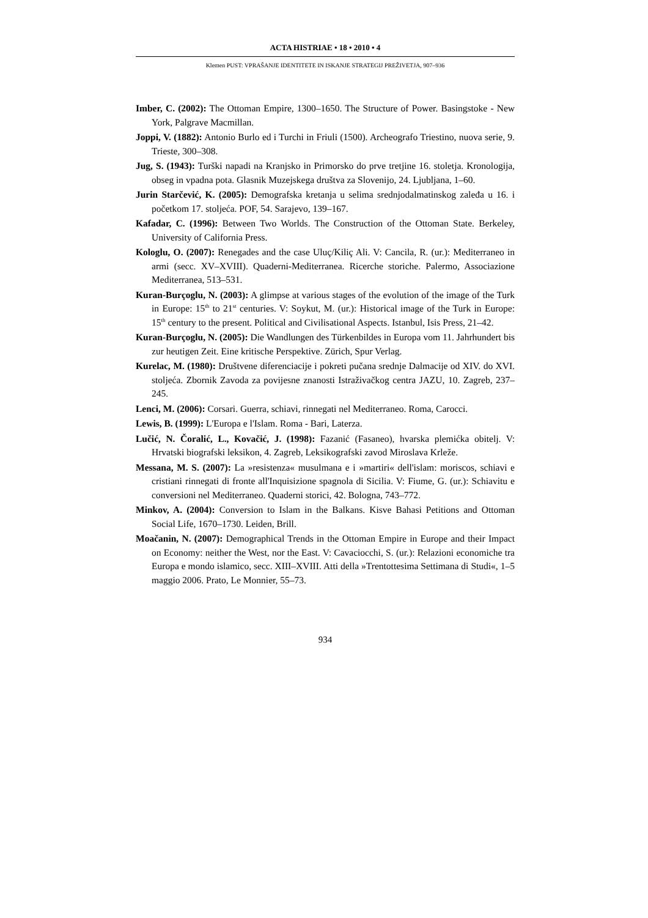ACTA HISTRIAE • 18 • 2010 • 4
Klemen PUST: VPRAŠANJE IDENTITETE IN ISKANJE STRATEGIJ PREŽIVETJA, 907–936
Imber, C. (2002): The Ottoman Empire, 1300–1650. The Structure of Power. Basingstoke - New York, Palgrave Macmillan.
Joppi, V. (1882): Antonio Burlo ed i Turchi in Friuli (1500). Archeografo Triestino, nuova serie, 9. Trieste, 300–308.
Jug, S. (1943): Turški napadi na Kranjsko in Primorsko do prve tretjine 16. stoletja. Kronologija, obseg in vpadna pota. Glasnik Muzejskega društva za Slovenijo, 24. Ljubljana, 1–60.
Jurin Starčević, K. (2005): Demografska kretanja u selima srednjodalmatinskog zaleđa u 16. i početkom 17. stoljeća. POF, 54. Sarajevo, 139–167.
Kafadar, C. (1996): Between Two Worlds. The Construction of the Ottoman State. Berkeley, University of California Press.
Kologlu, O. (2007): Renegades and the case Uluç/Kiliç Ali. V: Cancila, R. (ur.): Mediterraneo in armi (secc. XV–XVIII). Quaderni-Mediterranea. Ricerche storiche. Palermo, Associazione Mediterranea, 513–531.
Kuran-Burçoglu, N. (2003): A glimpse at various stages of the evolution of the image of the Turk in Europe: 15<sup>th</sup> to 21<sup>st</sup> centuries. V: Soykut, M. (ur.): Historical image of the Turk in Europe: 15<sup>th</sup> century to the present. Political and Civilisational Aspects. Istanbul, Isis Press, 21–42.
Kuran-Burçoglu, N. (2005): Die Wandlungen des Türkenbildes in Europa vom 11. Jahrhundert bis zur heutigen Zeit. Eine kritische Perspektive. Zürich, Spur Verlag.
Kurelac, M. (1980): Društvene diferenciacije i pokreti pučana srednje Dalmacije od XIV. do XVI. stoljeća. Zbornik Zavoda za povijesne znanosti Istraživačkog centra JAZU, 10. Zagreb, 237–245.
Lenci, M. (2006): Corsari. Guerra, schiavi, rinnegati nel Mediterraneo. Roma, Carocci.
Lewis, B. (1999): L'Europa e l'Islam. Roma - Bari, Laterza.
Lučić, N. Čoralić, L., Kovačić, J. (1998): Fazanić (Fasaneo), hvarska plemićka obitelj. V: Hrvatski biografski leksikon, 4. Zagreb, Leksikografski zavod Miroslava Krleže.
Messana, M. S. (2007): La »resistenza« musulmana e i »martiri« dell'islam: moriscos, schiavi e cristiani rinnegati di fronte all'Inquisizione spagnola di Sicilia. V: Fiume, G. (ur.): Schiavitu e conversioni nel Mediterraneo. Quaderni storici, 42. Bologna, 743–772.
Minkov, A. (2004): Conversion to Islam in the Balkans. Kisve Bahasi Petitions and Ottoman Social Life, 1670–1730. Leiden, Brill.
Moačanin, N. (2007): Demographical Trends in the Ottoman Empire in Europe and their Impact on Economy: neither the West, nor the East. V: Cavaciocchi, S. (ur.): Relazioni economiche tra Europa e mondo islamico, secc. XIII–XVIII. Atti della »Trentottesima Settimana di Studi«, 1–5 maggio 2006. Prato, Le Monnier, 55–73.
934